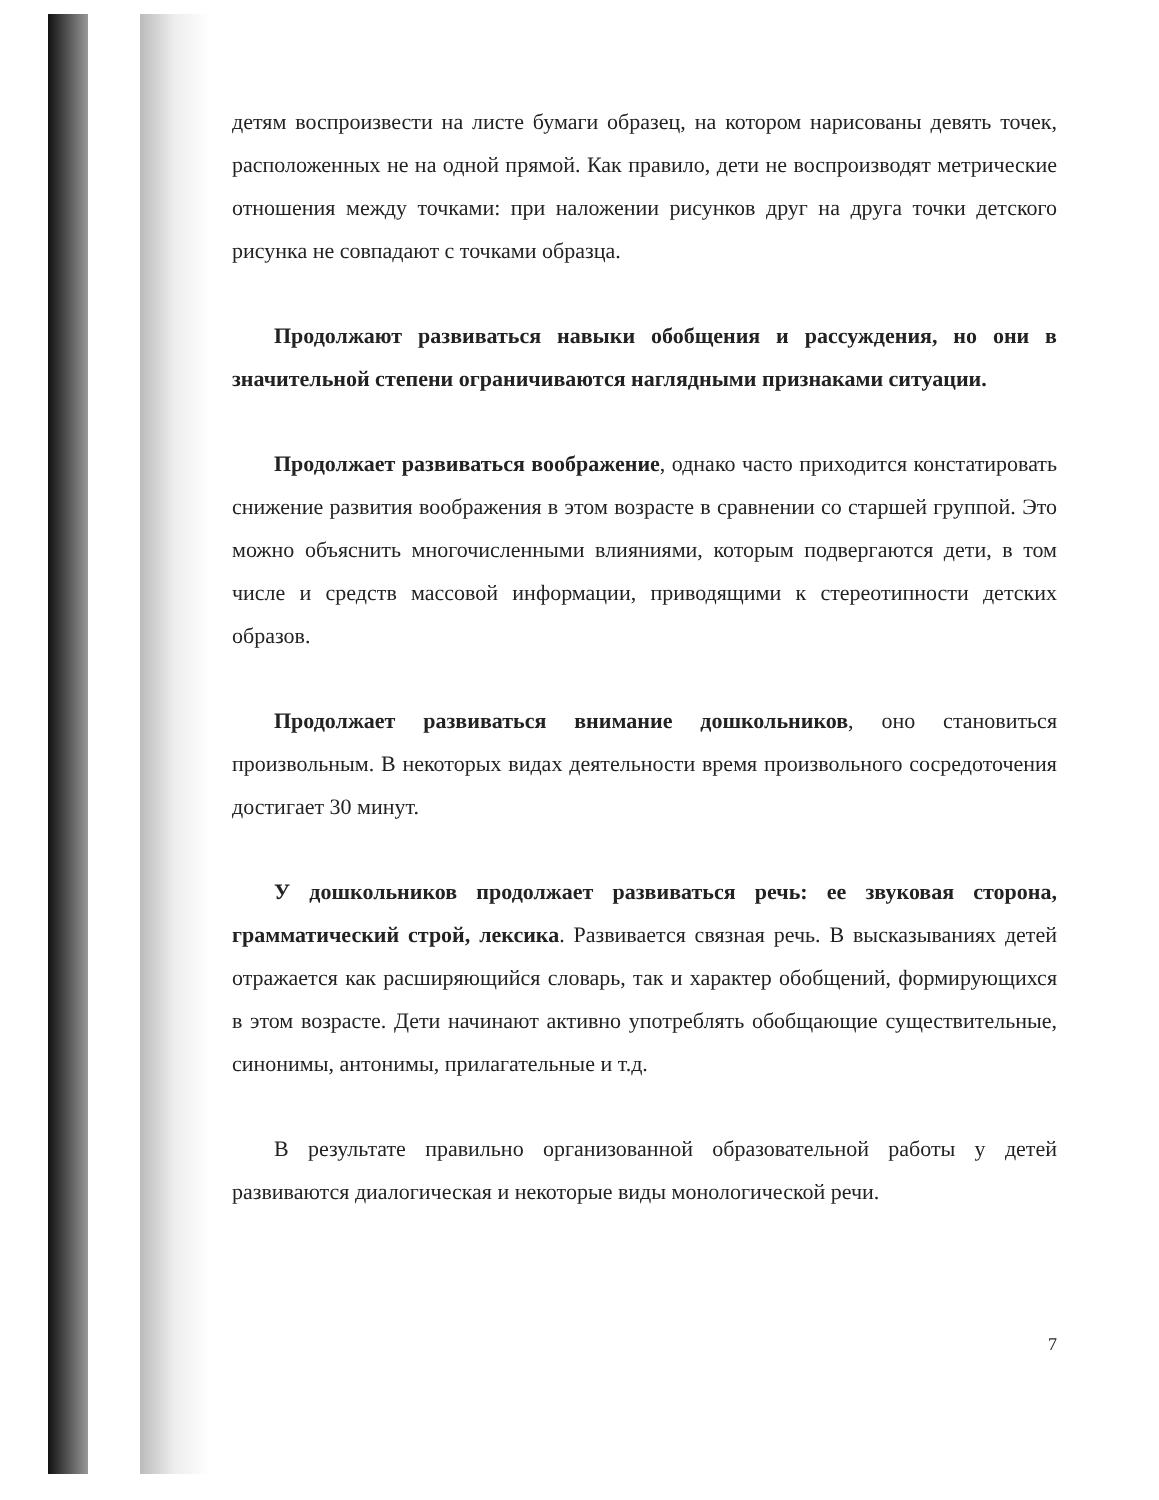детям воспроизвести на листе бумаги образец, на котором нарисованы девять точек, расположенных не на одной прямой. Как правило, дети не воспроизводят метрические отношения между точками: при наложении рисунков друг на друга точки детского рисунка не совпадают с точками образца.
Продолжают развиваться навыки обобщения и рассуждения, но они в значительной степени ограничиваются наглядными признаками ситуации.
Продолжает развиваться воображение, однако часто приходится констатировать снижение развития воображения в этом возрасте в сравнении со старшей группой. Это можно объяснить многочисленными влияниями, которым подвергаются дети, в том числе и средств массовой информации, приводящими к стереотипности детских образов.
Продолжает развиваться внимание дошкольников, оно становиться произвольным. В некоторых видах деятельности время произвольного сосредоточения достигает 30 минут.
У дошкольников продолжает развиваться речь: ее звуковая сторона, грамматический строй, лексика. Развивается связная речь. В высказываниях детей отражается как расширяющийся словарь, так и характер обобщений, формирующихся в этом возрасте. Дети начинают активно употреблять обобщающие существительные, синонимы, антонимы, прилагательные и т.д.
В результате правильно организованной образовательной работы у детей развиваются диалогическая и некоторые виды монологической речи.
7